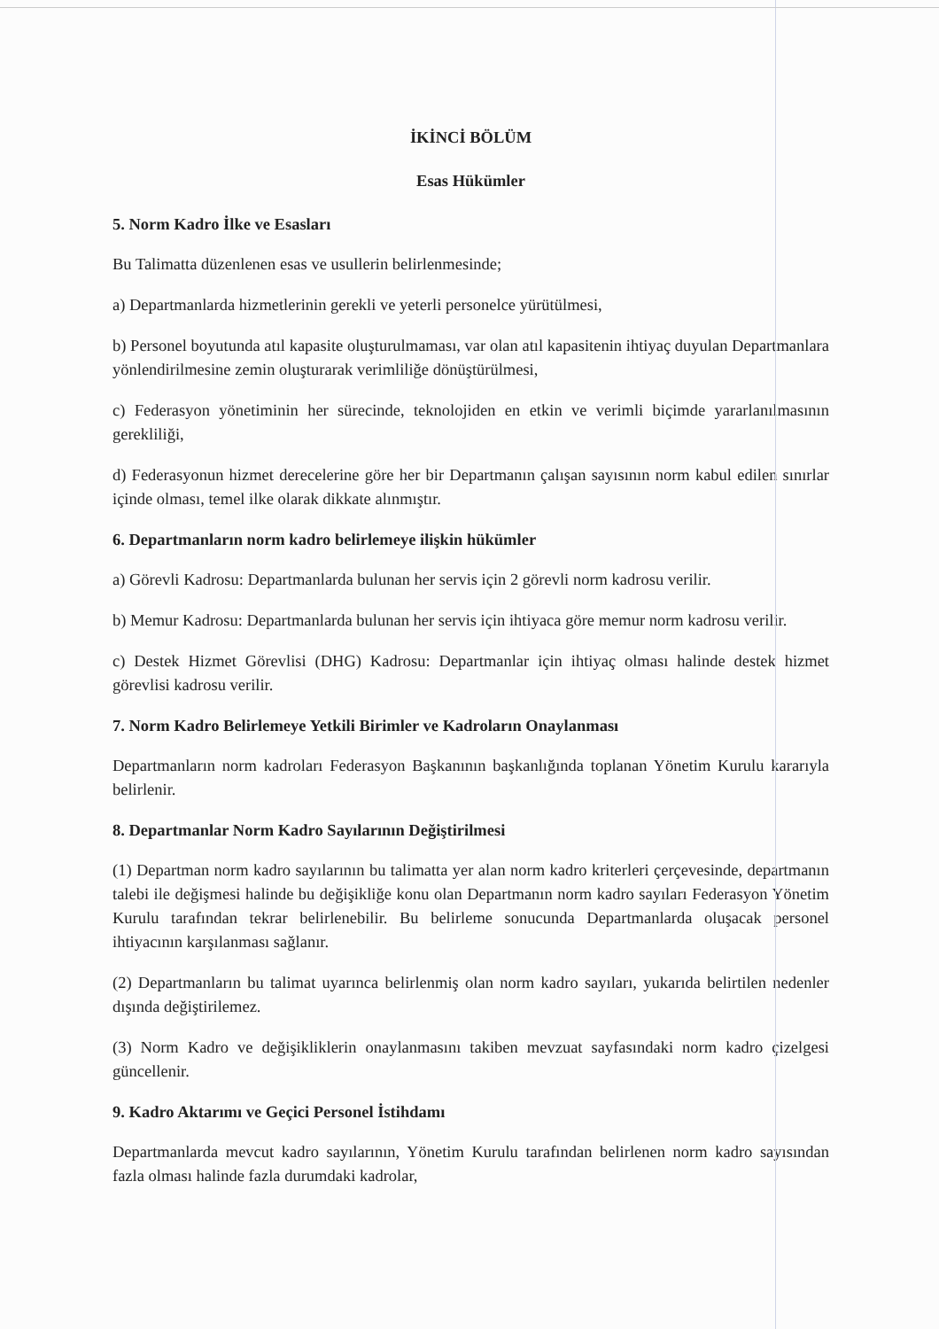İKİNCİ BÖLÜM
Esas Hükümler
5. Norm Kadro İlke ve Esasları
Bu Talimatta düzenlenen esas ve usullerin belirlenmesinde;
a) Departmanlarda hizmetlerinin gerekli ve yeterli personelce yürütülmesi,
b) Personel boyutunda atıl kapasite oluşturulmaması, var olan atıl kapasitenin ihtiyaç duyulan Departmanlara yönlendirilmesine zemin oluşturarak verimliliğe dönüştürülmesi,
c) Federasyon yönetiminin her sürecinde, teknolojiden en etkin ve verimli biçimde yararlanılmasının gerekliliği,
d) Federasyonun hizmet derecelerine göre her bir Departmanın çalışan sayısının norm kabul edilen sınırlar içinde olması, temel ilke olarak dikkate alınmıştır.
6. Departmanların norm kadro belirlemeye ilişkin hükümler
a) Görevli Kadrosu: Departmanlarda bulunan her servis için 2 görevli norm kadrosu verilir.
b) Memur Kadrosu: Departmanlarda bulunan her servis için ihtiyaca göre memur norm kadrosu verilir.
c) Destek Hizmet Görevlisi (DHG) Kadrosu: Departmanlar için ihtiyaç olması halinde destek hizmet görevlisi kadrosu verilir.
7. Norm Kadro Belirlemeye Yetkili Birimler ve Kadroların Onaylanması
Departmanların norm kadroları Federasyon Başkanının başkanlığında toplanan Yönetim Kurulu kararıyla belirlenir.
8. Departmanlar Norm Kadro Sayılarının Değiştirilmesi
(1) Departman norm kadro sayılarının bu talimatta yer alan norm kadro kriterleri çerçevesinde, departmanın talebi ile değişmesi halinde bu değişikliğe konu olan Departmanın norm kadro sayıları Federasyon Yönetim Kurulu tarafından tekrar belirlenebilir. Bu belirleme sonucunda Departmanlarda oluşacak personel ihtiyacının karşılanması sağlanır.
(2) Departmanların bu talimat uyarınca belirlenmiş olan norm kadro sayıları, yukarıda belirtilen nedenler dışında değiştirilemez.
(3) Norm Kadro ve değişikliklerin onaylanmasını takiben mevzuat sayfasındaki norm kadro çizelgesi güncellenir.
9. Kadro Aktarımı ve Geçici Personel İstihdamı
Departmanlarda mevcut kadro sayılarının, Yönetim Kurulu tarafından belirlenen norm kadro sayısından fazla olması halinde fazla durumdaki kadrolar,